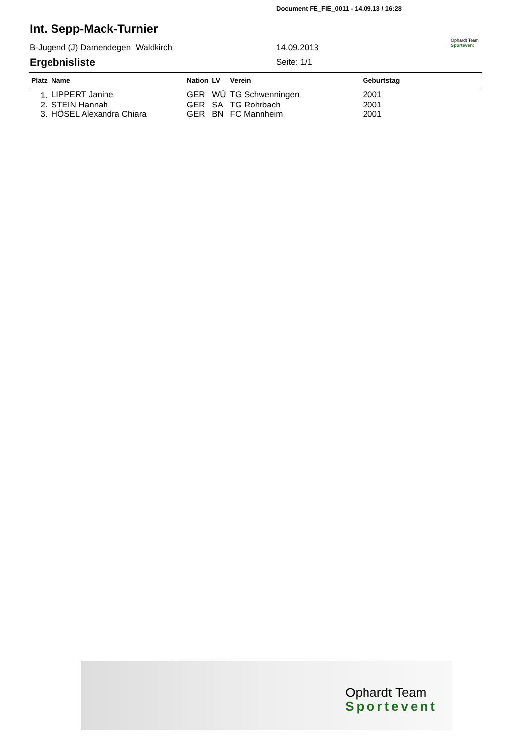Document FE_FIE_0011 - 14.09.13 / 16:28
Int. Sepp-Mack-Turnier
B-Jugend (J) Damendegen Waldkirch 14.09.2013
Ophardt Team
Sportevent
Ergebnisliste Seite: 1/1
| Platz | Name | Nation | LV | Verein | Geburtstag |
| --- | --- | --- | --- | --- | --- |
| 1. | LIPPERT Janine | GER | WÜ | TG Schwenningen | 2001 |
| 2. | STEIN Hannah | GER | SA | TG Rohrbach | 2001 |
| 3. | HÖSEL Alexandra Chiara | GER | BN | FC Mannheim | 2001 |
Ophardt Team
Sportevent